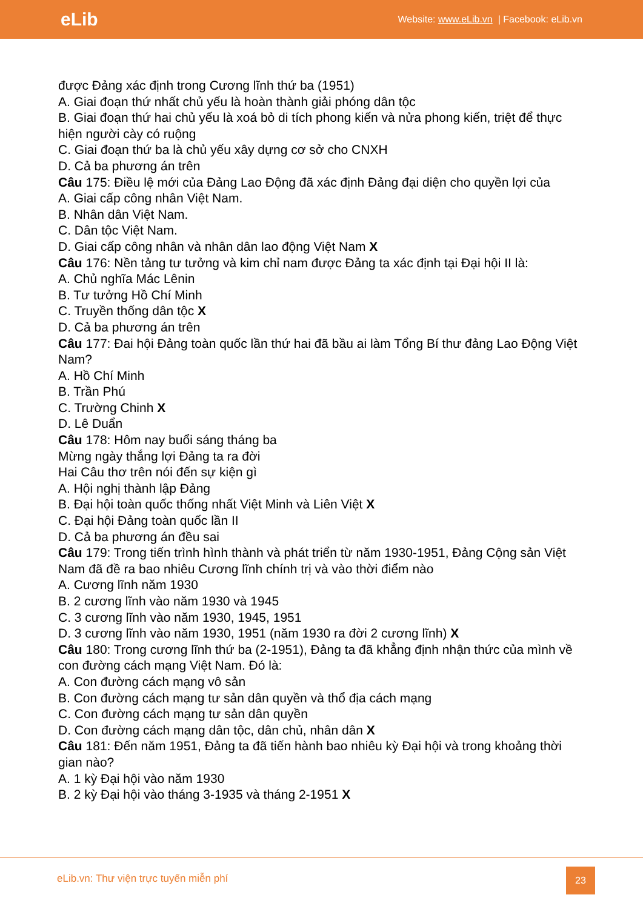eLib Website: www.eLib.vn | Facebook: eLib.vn
được Đảng xác định trong Cương lĩnh thứ ba (1951)
A. Giai đoạn thứ nhất chủ yếu là hoàn thành giải phóng dân tộc
B. Giai đoạn thứ hai chủ yếu là xoá bỏ di tích phong kiến và nửa phong kiến, triệt để thực hiện người cày có ruộng
C. Giai đoạn thứ ba là chủ yếu xây dựng cơ sở cho CNXH
D. Cả ba phương án trên
Câu 175: Điều lệ mới của Đảng Lao Động đã xác định Đảng đại diện cho quyền lợi của
A. Giai cấp công nhân Việt Nam.
B. Nhân dân Việt Nam.
C. Dân tộc Việt Nam.
D. Giai cấp công nhân và nhân dân lao động Việt Nam X
Câu 176: Nền tảng tư tưởng và kim chỉ nam được Đảng ta xác định tại Đại hội II là:
A. Chủ nghĩa Mác Lênin
B. Tư tưởng Hồ Chí Minh
C. Truyền thống dân tộc X
D. Cả ba phương án trên
Câu 177: Đai hội Đảng toàn quốc lần thứ hai đã bầu ai làm Tổng Bí thư đảng Lao Động Việt Nam?
A. Hồ Chí Minh
B. Trần Phú
C. Trường Chinh X
D. Lê Duẩn
Câu 178: Hôm nay buổi sáng tháng ba
Mừng ngày thắng lợi Đảng ta ra đời
Hai Câu thơ trên nói đến sự kiện gì
A. Hội nghị thành lập Đảng
B. Đại hội toàn quốc thống nhất Việt Minh và Liên Việt X
C. Đại hội Đảng toàn quốc lần II
D. Cả ba phương án đều sai
Câu 179: Trong tiến trình hình thành và phát triển từ năm 1930-1951, Đảng Cộng sản Việt Nam đã đề ra bao nhiêu Cương lĩnh chính trị và vào thời điểm nào
A. Cương lĩnh năm 1930
B. 2 cương lĩnh vào năm 1930 và 1945
C. 3 cương lĩnh vào năm 1930, 1945, 1951
D. 3 cương lĩnh vào năm 1930, 1951 (năm 1930 ra đời 2 cương lĩnh) X
Câu 180: Trong cương lĩnh thứ ba (2-1951), Đảng ta đã khẳng định nhận thức của mình về con đường cách mạng Việt Nam. Đó là:
A. Con đường cách mạng vô sản
B. Con đường cách mạng tư sản dân quyền và thổ địa cách mạng
C. Con đường cách mạng tư sản dân quyền
D. Con đường cách mạng dân tộc, dân chủ, nhân dân X
Câu 181: Đến năm 1951, Đảng ta đã tiến hành bao nhiêu kỳ Đại hội và trong khoảng thời gian nào?
A. 1 kỳ Đại hội vào năm 1930
B. 2 kỳ Đại hội vào tháng 3-1935 và tháng 2-1951 X
eLib.vn: Thư viện trực tuyến miễn phí
23